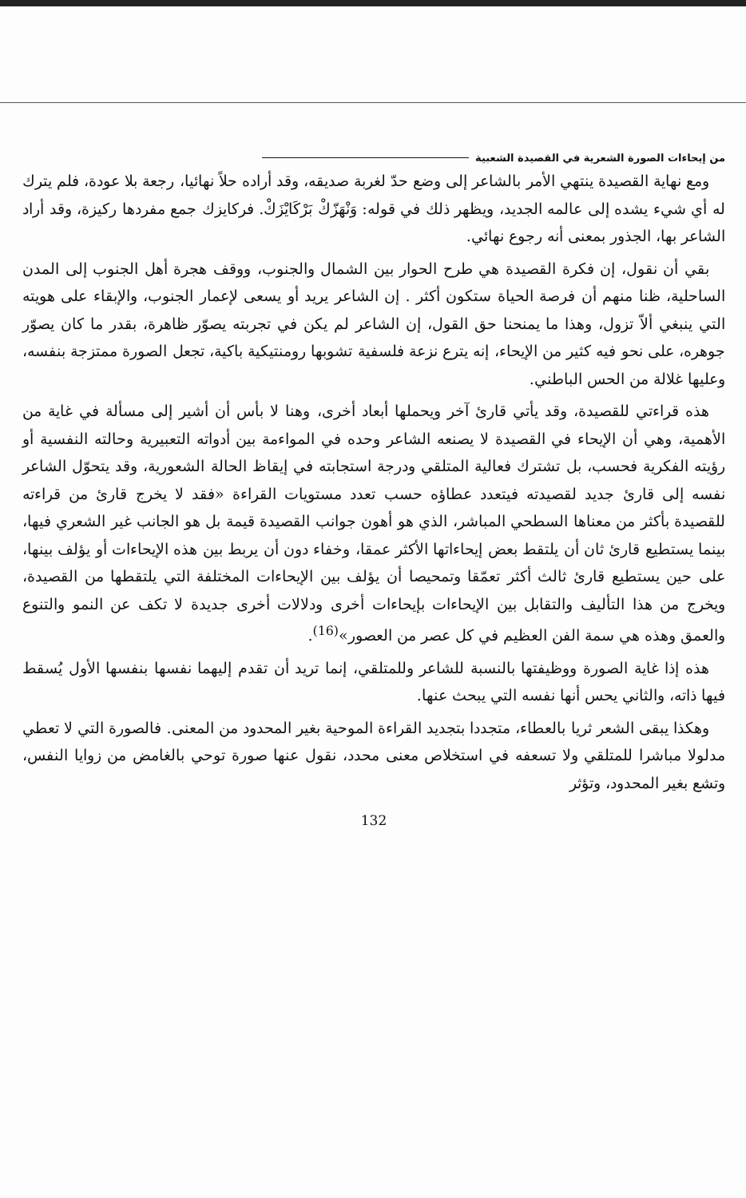من إيحاءات الصورة الشعرية في القصيدة الشعبية
ومع نهاية القصيدة ينتهي الأمر بالشاعر إلى وضع حدّ لغربة صديقه، وقد أراده حلاً نهائيا، رجعة بلا عودة، فلم يترك له أي شيء يشده إلى عالمه الجديد، ويظهر ذلك في قوله: وَنْهَزّكْ بَرْكَايْزَكْ. فركايزك جمع مفردها ركيزة، وقد أراد الشاعر بها، الجذور بمعنى أنه رجوع نهائي.
بقي أن نقول، إن فكرة القصيدة هي طرح الحوار بين الشمال والجنوب، ووقف هجرة أهل الجنوب إلى المدن الساحلية، ظنا منهم أن فرصة الحياة ستكون أكثر . إن الشاعر يريد أو يسعى لإعمار الجنوب، والإبقاء على هويته التي ينبغي ألاّ تزول، وهذا ما يمنحنا حق القول، إن الشاعر لم يكن في تجربته يصوّر ظاهرة، بقدر ما كان يصوّر جوهره، على نحو فيه كثير من الإيحاء، إنه يترع نزعة فلسفية تشوبها رومنتيكية باكية، تجعل الصورة ممتزجة بنفسه، وعليها غلالة من الحس الباطني.
هذه قراءتي للقصيدة، وقد يأتي قارئ آخر ويحملها أبعاد أخرى، وهنا لا بأس أن أشير إلى مسألة في غاية من الأهمية، وهي أن الإيحاء في القصيدة لا يصنعه الشاعر وحده في المواءمة بين أدواته التعبيرية وحالته النفسية أو رؤيته الفكرية فحسب، بل تشترك فعالية المتلقي ودرجة استجابته في إيقاظ الحالة الشعورية، وقد يتحوّل الشاعر نفسه إلى قارئ جديد لقصيدته فيتعدد عطاؤه حسب تعدد مستويات القراءة «فقد لا يخرج قارئ من قراءته للقصيدة بأكثر من معناها السطحي المباشر، الذي هو أهون جوانب القصيدة قيمة بل هو الجانب غير الشعري فيها، بينما يستطيع قارئ ثان أن يلتقط بعض إيحاءاتها الأكثر عمقا، وخفاء دون أن يربط بين هذه الإيحاءات أو يؤلف بينها، على حين يستطيع قارئ ثالث أكثر تعمّقا وتمحيصا أن يؤلف بين الإيحاءات المختلفة التي يلتقطها من القصيدة، ويخرج من هذا التأليف والتقابل بين الإيحاءات بإيحاءات أخرى ودلالات أخرى جديدة لا تكف عن النمو والتنوع والعمق وهذه هي سمة الفن العظيم في كل عصر من العصور»<sup>(16)</sup>.
هذه إذا غاية الصورة ووظيفتها بالنسبة للشاعر وللمتلقي، إنما تريد أن تقدم إليهما نفسها بنفسها الأول يُسقط فيها ذاته، والثاني يحس أنها نفسه التي يبحث عنها.
وهكذا يبقى الشعر ثريا بالعطاء، متجددا بتجديد القراءة الموحية بغير المحدود من المعنى. فالصورة التي لا تعطي مدلولا مباشرا للمتلقي ولا تسعفه في استخلاص معنى محدد، نقول عنها صورة توحي بالغامض من زوايا النفس، وتشع بغير المحدود، وتؤثر
132